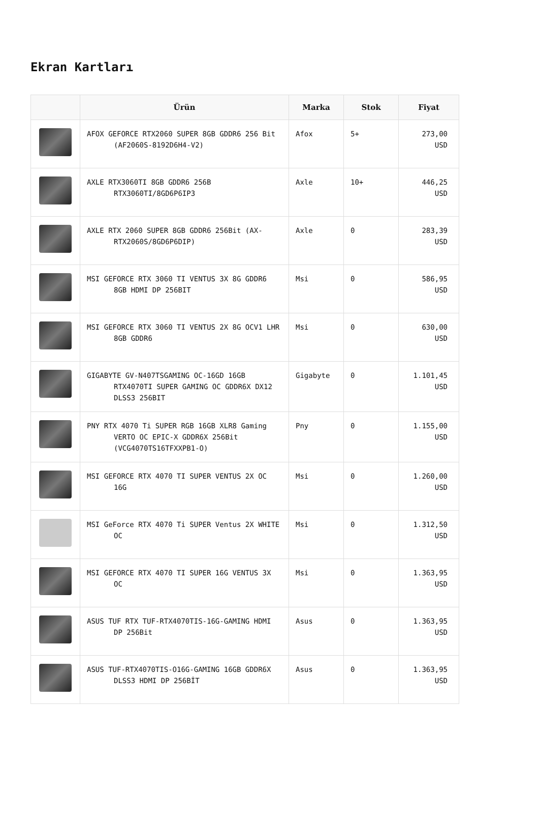Ekran Kartları
| | Ürün | Marka | Stok | Fiyat |
| --- | --- | --- | --- | --- |
| | AFOX GEFORCE RTX2060 SUPER 8GB GDDR6 256 Bit (AF2060S-8192D6H4-V2) | Afox | 5+ | 273,00 USD |
| | AXLE RTX3060TI 8GB GDDR6 256B RTX3060TI/8GD6P6IP3 | Axle | 10+ | 446,25 USD |
| | AXLE RTX 2060 SUPER 8GB GDDR6 256Bit (AX-RTX2060S/8GD6P6DIP) | Axle | 0 | 283,39 USD |
| | MSI GEFORCE RTX 3060 TI VENTUS 3X 8G GDDR6 8GB HDMI DP 256BIT | Msi | 0 | 586,95 USD |
| | MSI GEFORCE RTX 3060 TI VENTUS 2X 8G OCV1 LHR 8GB GDDR6 | Msi | 0 | 630,00 USD |
| | GIGABYTE GV-N407TSGAMING OC-16GD 16GB RTX4070TI SUPER GAMING OC GDDR6X DX12 DLSS3 256BIT | Gigabyte | 0 | 1.101,45 USD |
| | PNY RTX 4070 Ti SUPER RGB 16GB XLR8 Gaming VERTO OC EPIC-X GDDR6X 256Bit (VCG4070TS16TFXXPB1-O) | Pny | 0 | 1.155,00 USD |
| | MSI GEFORCE RTX 4070 TI SUPER VENTUS 2X OC 16G | Msi | 0 | 1.260,00 USD |
| | MSI GeForce RTX 4070 Ti SUPER Ventus 2X WHITE OC | Msi | 0 | 1.312,50 USD |
| | MSI GEFORCE RTX 4070 TI SUPER 16G VENTUS 3X OC | Msi | 0 | 1.363,95 USD |
| | ASUS TUF RTX TUF-RTX4070TIS-16G-GAMING HDMI DP 256Bit | Asus | 0 | 1.363,95 USD |
| | ASUS TUF-RTX4070TIS-O16G-GAMING 16GB GDDR6X DLSS3 HDMI DP 256BİT | Asus | 0 | 1.363,95 USD |